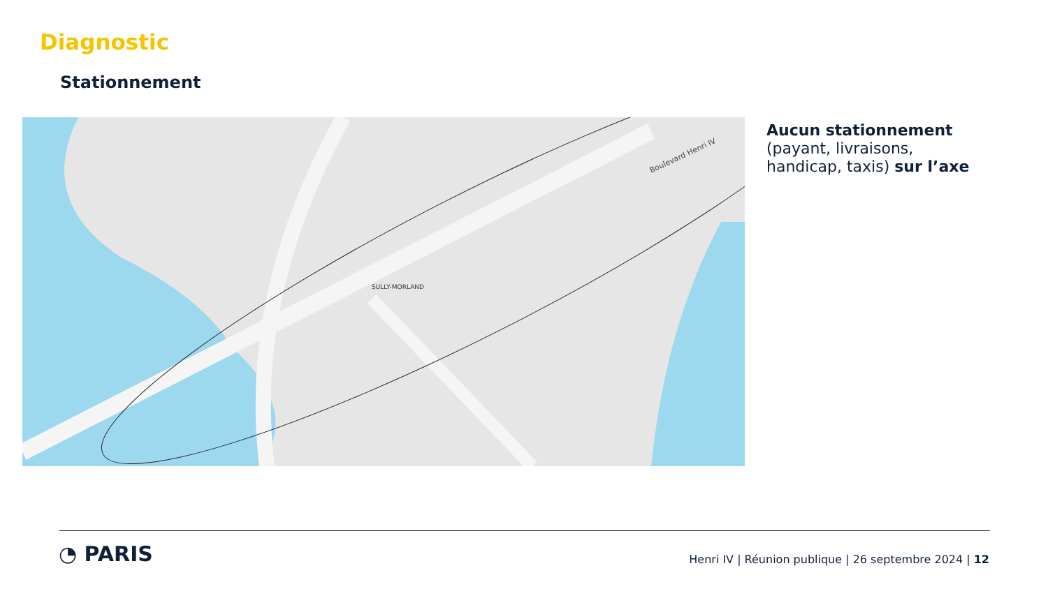Diagnostic
Stationnement
SULLY-MORLAND
Boulevard Henri IV
Aucun stationnement (payant, livraisons, handicap, taxis) sur l’axe
◔ PARIS
Henri IV | Réunion publique | 26 septembre 2024 | 12